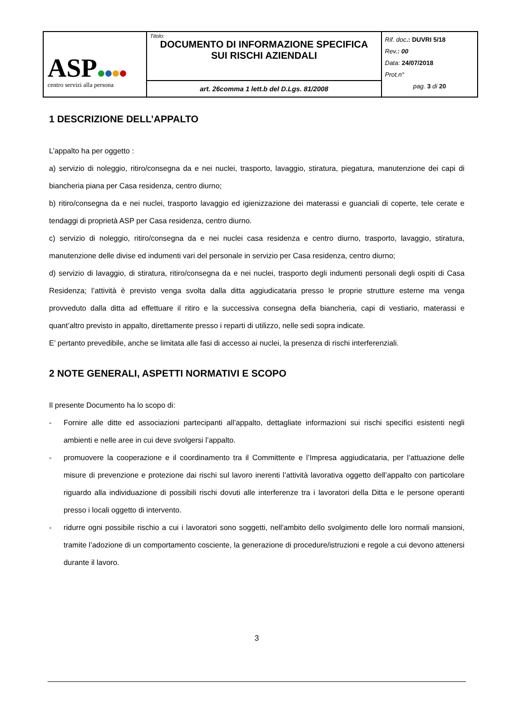| ASP centro servizi alla persona | Titolo: DOCUMENTO DI INFORMAZIONE SPECIFICA SUI RISCHI AZIENDALI | Rif. doc .: DUVRI 5/18 Rev. : 00 Data: 24/07/2018 Prot.n° pag. 3 di 20 |
| | art. 26comma 1 lett.b del D.Lgs. 81/2008 | |
1 DESCRIZIONE DELL’APPALTO
L’appalto ha per oggetto :
a) servizio di noleggio, ritiro/consegna da e nei nuclei, trasporto, lavaggio, stiratura, piegatura, manutenzione dei capi di biancheria piana per Casa residenza, centro diurno;
b) ritiro/consegna da e nei nuclei, trasporto lavaggio ed igienizzazione dei materassi e guanciali di coperte, tele cerate e tendaggi di proprietà ASP per Casa residenza, centro diurno.
c) servizio di noleggio, ritiro/consegna da e nei nuclei casa residenza e centro diurno, trasporto, lavaggio, stiratura, manutenzione delle divise ed indumenti vari del personale in servizio per Casa residenza, centro diurno;
d) servizio di lavaggio, di stiratura, ritiro/consegna da e nei nuclei, trasporto degli indumenti personali degli ospiti di Casa Residenza; l’attività è previsto venga svolta dalla ditta aggiudicataria presso le proprie strutture esterne ma venga provveduto dalla ditta ad effettuare il ritiro e la successiva consegna della biancheria, capi di vestiario, materassi e quant’altro previsto in appalto, direttamente presso i reparti di utilizzo, nelle sedi sopra indicate.
E’ pertanto prevedibile, anche se limitata alle fasi di accesso ai nuclei, la presenza di rischi interferenziali.
2 NOTE GENERALI, ASPETTI NORMATIVI E SCOPO
Il presente Documento ha lo scopo di:
- Fornire alle ditte ed associazioni partecipanti all’appalto, dettagliate informazioni sui rischi specifici esistenti negli ambienti e nelle aree in cui deve svolgersi l’appalto.
- promuovere la cooperazione e il coordinamento tra il Committente e l’Impresa aggiudicataria, per l’attuazione delle misure di prevenzione e protezione dai rischi sul lavoro inerenti l’attività lavorativa oggetto dell’appalto con particolare riguardo alla individuazione di possibili rischi dovuti alle interferenze tra i lavoratori della Ditta e le persone operanti presso i locali oggetto di intervento.
- ridurre ogni possibile rischio a cui i lavoratori sono soggetti, nell'ambito dello svolgimento delle loro normali mansioni, tramite l’adozione di un comportamento cosciente, la generazione di procedure/istruzioni e regole a cui devono attenersi durante il lavoro.
3